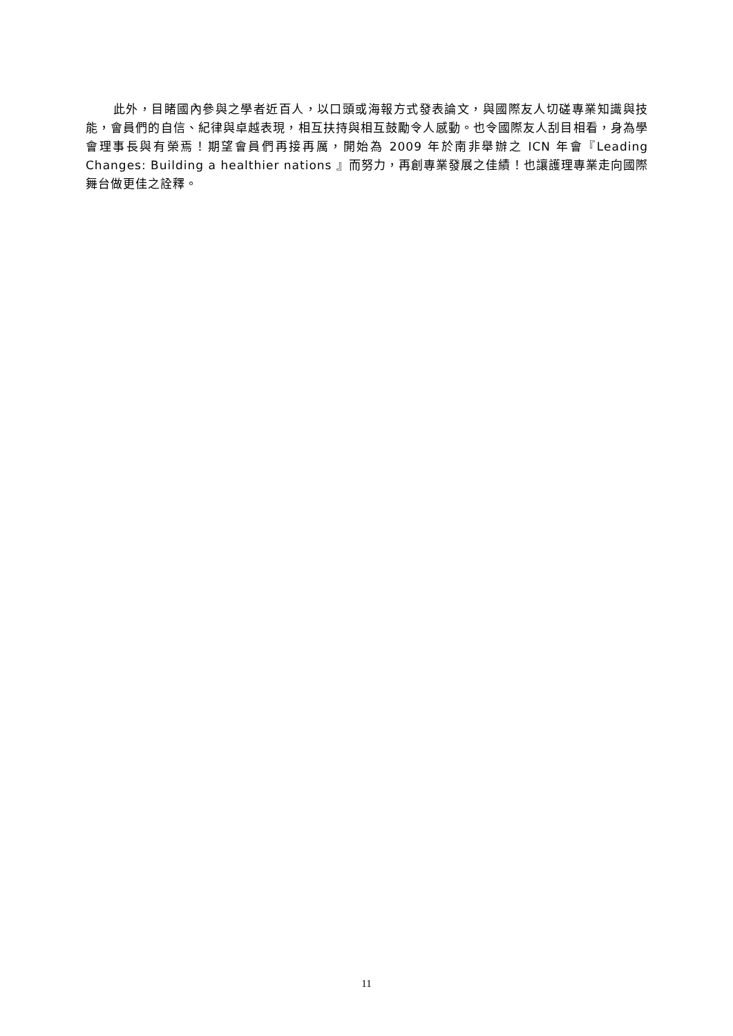此外，目睹國內參與之學者近百人，以口頭或海報方式發表論文，與國際友人切磋專業知識與技能，會員們的自信、紀律與卓越表現，相互扶持與相互鼓勵令人感動。也令國際友人刮目相看，身為學會理事長與有榮焉！期望會員們再接再厲，開始為 2009 年於南非舉辦之 ICN 年會『Leading Changes: Building a healthier nations 』而努力，再創專業發展之佳績！也讓護理專業走向國際舞台做更佳之詮釋。
11